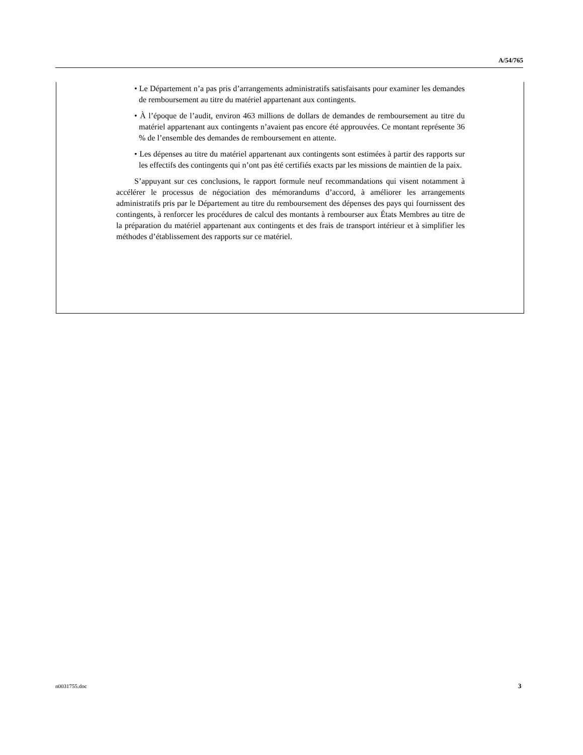A/54/765
• Le Département n’a pas pris d’arrangements administratifs satisfaisants pour examiner les demandes de remboursement au titre du matériel appartenant aux contingents.
• À l’époque de l’audit, environ 463 millions de dollars de demandes de remboursement au titre du matériel appartenant aux contingents n’avaient pas encore été approuvées. Ce montant représente 36 % de l’ensemble des demandes de remboursement en attente.
• Les dépenses au titre du matériel appartenant aux contingents sont estimées à partir des rapports sur les effectifs des contingents qui n’ont pas été certifiés exacts par les missions de maintien de la paix.
S’appuyant sur ces conclusions, le rapport formule neuf recommandations qui visent notamment à accélérer le processus de négociation des mémorandums d’accord, à améliorer les arrangements administratifs pris par le Département au titre du remboursement des dépenses des pays qui fournissent des contingents, à renforcer les procédures de calcul des montants à rembourser aux États Membres au titre de la préparation du matériel appartenant aux contingents et des frais de transport intérieur et à simplifier les méthodes d’établissement des rapports sur ce matériel.
n0031755.doc 3